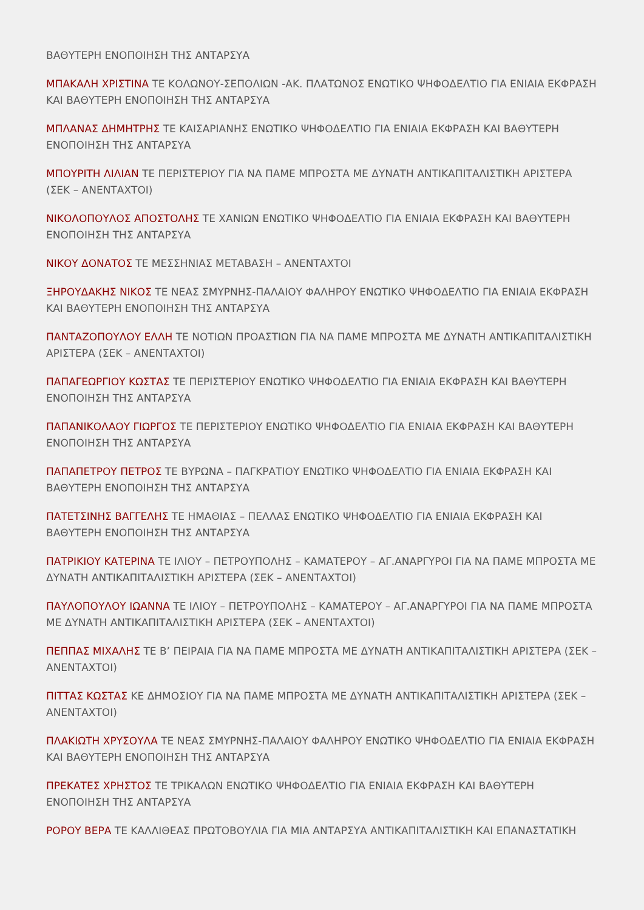ΒΑΘΥΤΕΡΗ ΕΝΟΠΟΙΗΣΗ ΤΗΣ ΑΝΤΑΡΣΥΑ
ΜΠΑΚΑΛΗ ΧΡΙΣΤΙΝΑ ΤΕ ΚΟΛΩΝΟΥ-ΣΕΠΟΛΙΩΝ -ΑΚ. ΠΛΑΤΩΝΟΣ ΕΝΩΤΙΚΟ ΨΗΦΟΔΕΛΤΙΟ ΓΙΑ ΕΝΙΑΙΑ ΕΚΦΡΑΣΗ ΚΑΙ ΒΑΘΥΤΕΡΗ ΕΝΟΠΟΙΗΣΗ ΤΗΣ ΑΝΤΑΡΣΥΑ
ΜΠΛΑΝΑΣ ΔΗΜΗΤΡΗΣ ΤΕ ΚΑΙΣΑΡΙΑΝΗΣ ΕΝΩΤΙΚΟ ΨΗΦΟΔΕΛΤΙΟ ΓΙΑ ΕΝΙΑΙΑ ΕΚΦΡΑΣΗ ΚΑΙ ΒΑΘΥΤΕΡΗ ΕΝΟΠΟΙΗΣΗ ΤΗΣ ΑΝΤΑΡΣΥΑ
ΜΠΟΥΡΙΤΗ ΛΙΛΙΑΝ ΤΕ ΠΕΡΙΣΤΕΡΙΟΥ ΓΙΑ ΝΑ ΠΑΜΕ ΜΠΡΟΣΤΑ ΜΕ ΔΥΝΑΤΗ ΑΝΤΙΚΑΠΙΤΑΛΙΣΤΙΚΗ ΑΡΙΣΤΕΡΑ (ΣΕΚ – ΑΝΕΝΤΑΧΤΟΙ)
ΝΙΚΟΛΟΠΟΥΛΟΣ ΑΠΟΣΤΟΛΗΣ ΤΕ ΧΑΝΙΩΝ ΕΝΩΤΙΚΟ ΨΗΦΟΔΕΛΤΙΟ ΓΙΑ ΕΝΙΑΙΑ ΕΚΦΡΑΣΗ ΚΑΙ ΒΑΘΥΤΕΡΗ ΕΝΟΠΟΙΗΣΗ ΤΗΣ ΑΝΤΑΡΣΥΑ
ΝΙΚΟΥ ΔΟΝΑΤΟΣ ΤΕ ΜΕΣΣΗΝΙΑΣ ΜΕΤΑΒΑΣΗ – ΑΝΕΝΤΑΧΤΟΙ
ΞΗΡΟΥΔΑΚΗΣ ΝΙΚΟΣ ΤΕ ΝΕΑΣ ΣΜΥΡΝΗΣ-ΠΑΛΑΙΟΥ ΦΑΛΗΡΟΥ ΕΝΩΤΙΚΟ ΨΗΦΟΔΕΛΤΙΟ ΓΙΑ ΕΝΙΑΙΑ ΕΚΦΡΑΣΗ ΚΑΙ ΒΑΘΥΤΕΡΗ ΕΝΟΠΟΙΗΣΗ ΤΗΣ ΑΝΤΑΡΣΥΑ
ΠΑΝΤΑΖΟΠΟΥΛΟΥ ΕΛΛΗ ΤΕ ΝΟΤΙΩΝ ΠΡΟΑΣΤΙΩΝ ΓΙΑ ΝΑ ΠΑΜΕ ΜΠΡΟΣΤΑ ΜΕ ΔΥΝΑΤΗ ΑΝΤΙΚΑΠΙΤΑΛΙΣΤΙΚΗ ΑΡΙΣΤΕΡΑ (ΣΕΚ – ΑΝΕΝΤΑΧΤΟΙ)
ΠΑΠΑΓΕΩΡΓΙΟΥ ΚΩΣΤΑΣ ΤΕ ΠΕΡΙΣΤΕΡΙΟΥ ΕΝΩΤΙΚΟ ΨΗΦΟΔΕΛΤΙΟ ΓΙΑ ΕΝΙΑΙΑ ΕΚΦΡΑΣΗ ΚΑΙ ΒΑΘΥΤΕΡΗ ΕΝΟΠΟΙΗΣΗ ΤΗΣ ΑΝΤΑΡΣΥΑ
ΠΑΠΑΝΙΚΟΛΑΟΥ ΓΙΩΡΓΟΣ ΤΕ ΠΕΡΙΣΤΕΡΙΟΥ ΕΝΩΤΙΚΟ ΨΗΦΟΔΕΛΤΙΟ ΓΙΑ ΕΝΙΑΙΑ ΕΚΦΡΑΣΗ ΚΑΙ ΒΑΘΥΤΕΡΗ ΕΝΟΠΟΙΗΣΗ ΤΗΣ ΑΝΤΑΡΣΥΑ
ΠΑΠΑΠΕΤΡΟΥ ΠΕΤΡΟΣ ΤΕ ΒΥΡΩΝΑ – ΠΑΓΚΡΑΤΙΟΥ ΕΝΩΤΙΚΟ ΨΗΦΟΔΕΛΤΙΟ ΓΙΑ ΕΝΙΑΙΑ ΕΚΦΡΑΣΗ ΚΑΙ ΒΑΘΥΤΕΡΗ ΕΝΟΠΟΙΗΣΗ ΤΗΣ ΑΝΤΑΡΣΥΑ
ΠΑΤΕΤΣΙΝΗΣ ΒΑΓΓΕΛΗΣ ΤΕ ΗΜΑΘΙΑΣ – ΠΕΛΛΑΣ ΕΝΩΤΙΚΟ ΨΗΦΟΔΕΛΤΙΟ ΓΙΑ ΕΝΙΑΙΑ ΕΚΦΡΑΣΗ ΚΑΙ ΒΑΘΥΤΕΡΗ ΕΝΟΠΟΙΗΣΗ ΤΗΣ ΑΝΤΑΡΣΥΑ
ΠΑΤΡΙΚΙΟΥ ΚΑΤΕΡΙΝΑ ΤΕ ΙΛΙΟΥ – ΠΕΤΡΟΥΠΟΛΗΣ – ΚΑΜΑΤΕΡΟΥ – ΑΓ.ΑΝΑΡΓΥΡΟΙ ΓΙΑ ΝΑ ΠΑΜΕ ΜΠΡΟΣΤΑ ΜΕ ΔΥΝΑΤΗ ΑΝΤΙΚΑΠΙΤΑΛΙΣΤΙΚΗ ΑΡΙΣΤΕΡΑ (ΣΕΚ – ΑΝΕΝΤΑΧΤΟΙ)
ΠΑΥΛΟΠΟΥΛΟΥ ΙΩΑΝΝΑ ΤΕ ΙΛΙΟΥ – ΠΕΤΡΟΥΠΟΛΗΣ – ΚΑΜΑΤΕΡΟΥ – ΑΓ.ΑΝΑΡΓΥΡΟΙ ΓΙΑ ΝΑ ΠΑΜΕ ΜΠΡΟΣΤΑ ΜΕ ΔΥΝΑΤΗ ΑΝΤΙΚΑΠΙΤΑΛΙΣΤΙΚΗ ΑΡΙΣΤΕΡΑ (ΣΕΚ – ΑΝΕΝΤΑΧΤΟΙ)
ΠΕΠΠΑΣ ΜΙΧΑΛΗΣ ΤΕ Β’ ΠΕΙΡΑΙΑ ΓΙΑ ΝΑ ΠΑΜΕ ΜΠΡΟΣΤΑ ΜΕ ΔΥΝΑΤΗ ΑΝΤΙΚΑΠΙΤΑΛΙΣΤΙΚΗ ΑΡΙΣΤΕΡΑ (ΣΕΚ – ΑΝΕΝΤΑΧΤΟΙ)
ΠΙΤΤΑΣ ΚΩΣΤΑΣ ΚΕ ΔΗΜΟΣΙΟΥ ΓΙΑ ΝΑ ΠΑΜΕ ΜΠΡΟΣΤΑ ΜΕ ΔΥΝΑΤΗ ΑΝΤΙΚΑΠΙΤΑΛΙΣΤΙΚΗ ΑΡΙΣΤΕΡΑ (ΣΕΚ – ΑΝΕΝΤΑΧΤΟΙ)
ΠΛΑΚΙΩΤΗ ΧΡΥΣΟΥΛΑ ΤΕ ΝΕΑΣ ΣΜΥΡΝΗΣ-ΠΑΛΑΙΟΥ ΦΑΛΗΡΟΥ ΕΝΩΤΙΚΟ ΨΗΦΟΔΕΛΤΙΟ ΓΙΑ ΕΝΙΑΙΑ ΕΚΦΡΑΣΗ ΚΑΙ ΒΑΘΥΤΕΡΗ ΕΝΟΠΟΙΗΣΗ ΤΗΣ ΑΝΤΑΡΣΥΑ
ΠΡΕΚΑΤΕΣ ΧΡΗΣΤΟΣ ΤΕ ΤΡΙΚΑΛΩΝ ΕΝΩΤΙΚΟ ΨΗΦΟΔΕΛΤΙΟ ΓΙΑ ΕΝΙΑΙΑ ΕΚΦΡΑΣΗ ΚΑΙ ΒΑΘΥΤΕΡΗ ΕΝΟΠΟΙΗΣΗ ΤΗΣ ΑΝΤΑΡΣΥΑ
ΡΟΡΟΥ ΒΕΡΑ ΤΕ ΚΑΛΛΙΘΕΑΣ ΠΡΩΤΟΒΟΥΛΙΑ ΓΙΑ ΜΙΑ ΑΝΤΑΡΣΥΑ ΑΝΤΙΚΑΠΙΤΑΛΙΣΤΙΚΗ ΚΑΙ ΕΠΑΝΑΣΤΑΤΙΚΗ